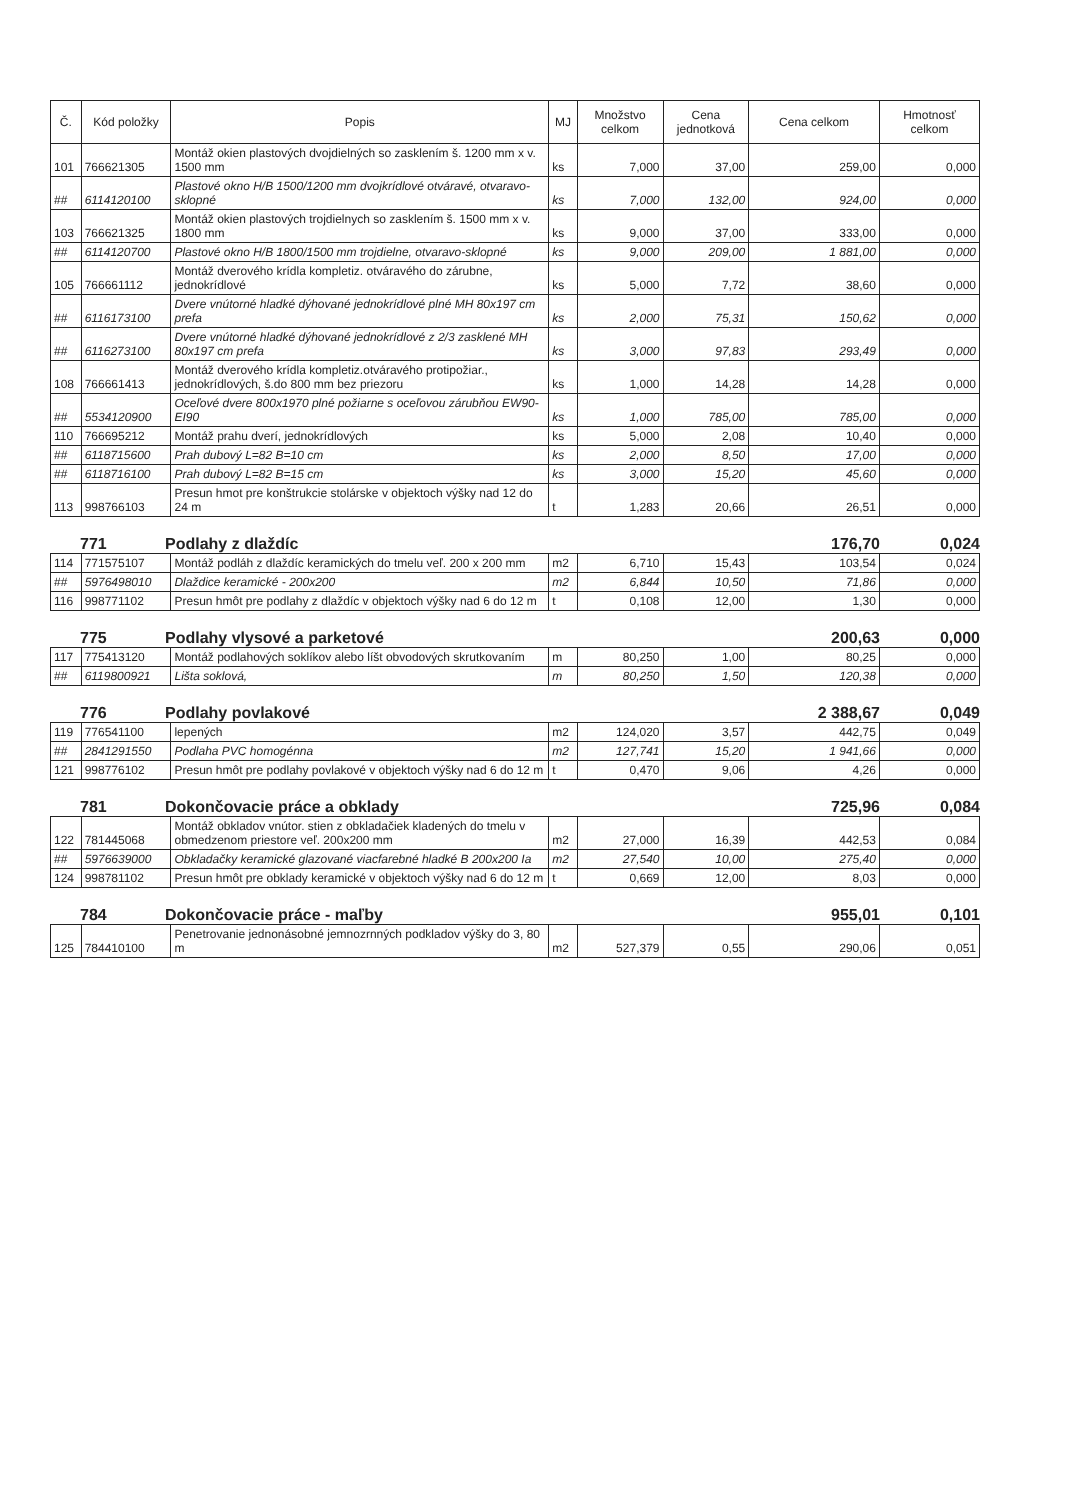| Č. | Kód položky | Popis | MJ | Množstvo celkom | Cena jednotková | Cena celkom | Hmotnosť celkom |
| --- | --- | --- | --- | --- | --- | --- | --- |
| 101 | 766621305 | Montáž okien plastových dvojdielných so zasklením š. 1200 mm x v. 1500 mm | ks | 7,000 | 37,00 | 259,00 | 0,000 |
| ## | 6114120100 | Plastové okno H/B 1500/1200 mm dvojkrídlové otváravé, otvaravo-sklopné | ks | 7,000 | 132,00 | 924,00 | 0,000 |
| 103 | 766621325 | Montáž okien plastových trojdielnych so zasklením š. 1500 mm x v. 1800 mm | ks | 9,000 | 37,00 | 333,00 | 0,000 |
| ## | 6114120700 | Plastové okno H/B 1800/1500 mm trojdielne, otvaravo-sklopné | ks | 9,000 | 209,00 | 1 881,00 | 0,000 |
| 105 | 766661112 | Montáž dverového krídla kompletiz. otváravého do zárubne, jednokrídlové | ks | 5,000 | 7,72 | 38,60 | 0,000 |
| ## | 6116173100 | Dvere vnútorné hladké dýhované jednokrídlové plné MH 80x197 cm prefa | ks | 2,000 | 75,31 | 150,62 | 0,000 |
| ## | 6116273100 | Dvere vnútorné hladké dýhované jednokrídlové z 2/3 zasklené MH 80x197 cm prefa | ks | 3,000 | 97,83 | 293,49 | 0,000 |
| 108 | 766661413 | Montáž dverového krídla kompletiz.otváravého protipožiar., jednokrídlových, š.do 800 mm bez priezoru | ks | 1,000 | 14,28 | 14,28 | 0,000 |
| ## | 5534120900 | Oceľové dvere 800x1970 plné požiarne s oceľovou zárubňou EW90-EI90 | ks | 1,000 | 785,00 | 785,00 | 0,000 |
| 110 | 766695212 | Montáž prahu dverí, jednokrídlových | ks | 5,000 | 2,08 | 10,40 | 0,000 |
| ## | 6118715600 | Prah dubový L=82 B=10 cm | ks | 2,000 | 8,50 | 17,00 | 0,000 |
| ## | 6118716100 | Prah dubový L=82 B=15 cm | ks | 3,000 | 15,20 | 45,60 | 0,000 |
| 113 | 998766103 | Presun hmot pre konštrukcie stolárske v objektoch výšky nad 12 do 24 m | t | 1,283 | 20,66 | 26,51 | 0,000 |
771 Podlahy z dlaždíc 176,70 0,024
| 114 | 771575107 | Montáž podláh z dlaždíc keramických do tmelu veľ. 200 x 200 mm | m2 | 6,710 | 15,43 | 103,54 | 0,024 |
| ## | 5976498010 | Dlaždice keramické - 200x200 | m2 | 6,844 | 10,50 | 71,86 | 0,000 |
| 116 | 998771102 | Presun hmôt pre podlahy z dlaždíc v objektoch výšky nad 6 do 12 m | t | 0,108 | 12,00 | 1,30 | 0,000 |
775 Podlahy vlysové a parketové 200,63 0,000
| 117 | 775413120 | Montáž podlahových soklíkov alebo líšt obvodových skrutkovaním | m | 80,250 | 1,00 | 80,25 | 0,000 |
| ## | 6119800921 | Lišta soklová, | m | 80,250 | 1,50 | 120,38 | 0,000 |
776 Podlahy povlakové 2 388,67 0,049
| 119 | 776541100 | lepených | m2 | 124,020 | 3,57 | 442,75 | 0,049 |
| ## | 2841291550 | Podlaha PVC homogénna | m2 | 127,741 | 15,20 | 1 941,66 | 0,000 |
| 121 | 998776102 | Presun hmôt pre podlahy povlakové v objektoch výšky nad 6 do 12 m | t | 0,470 | 9,06 | 4,26 | 0,000 |
781 Dokončovacie práce a obklady 725,96 0,084
| 122 | 781445068 | Montáž obkladov vnútor. stien z obkladačiek kladených do tmelu v obmedzenom priestore veľ. 200x200 mm | m2 | 27,000 | 16,39 | 442,53 | 0,084 |
| ## | 5976639000 | Obkladačky keramické glazované viacfarebné hladké B 200x200 Ia | m2 | 27,540 | 10,00 | 275,40 | 0,000 |
| 124 | 998781102 | Presun hmôt pre obklady keramické v objektoch výšky nad 6 do 12 m | t | 0,669 | 12,00 | 8,03 | 0,000 |
784 Dokončovacie práce - maľby 955,01 0,101
| 125 | 784410100 | Penetrovanie jednonásobné jemnozrnných podkladov výšky do 3, 80 m | m2 | 527,379 | 0,55 | 290,06 | 0,051 |